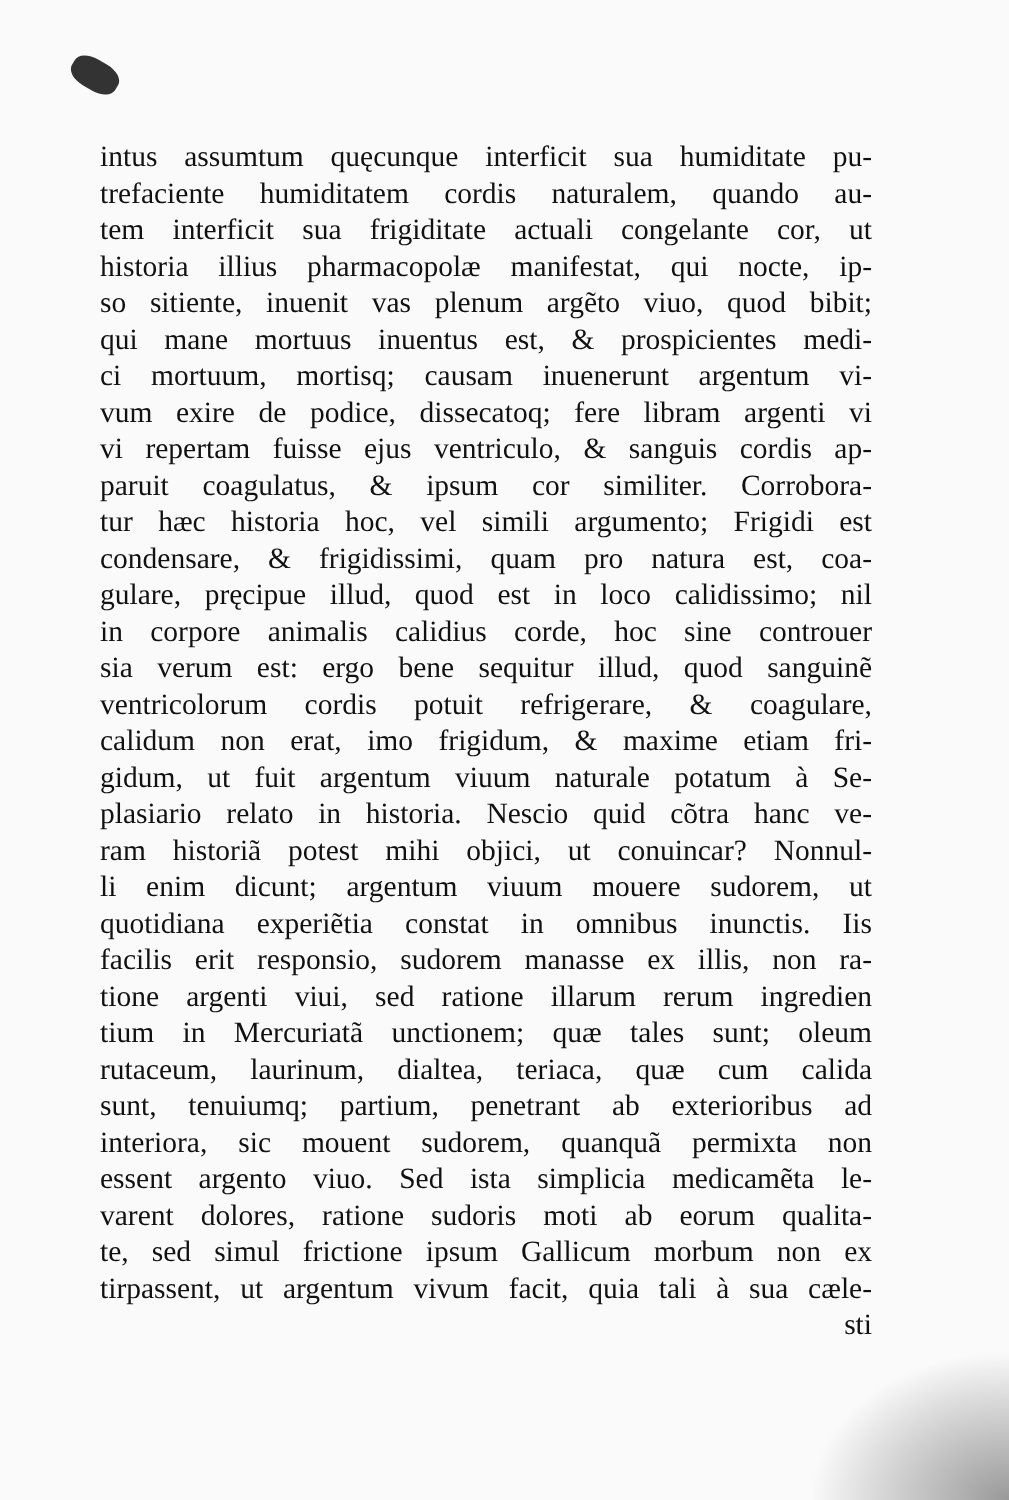intus assumtum quęcunque interficit sua humiditate pu-
trefaciente humiditatem cordis naturalem, quando au-
tem interficit sua frigiditate actuali congelante cor, ut
historia illius pharmacopolæ manifestat, qui nocte, ip-
so sitiente, inuenit vas plenum argẽto viuo, quod bibit;
qui mane mortuus inuentus est, & prospicientes medi-
ci mortuum, mortisq; causam inuenerunt argentum vi-
vum exire de podice, dissecatoq; fere libram argenti vi
vi repertam fuisse ejus ventriculo, & sanguis cordis ap-
paruit coagulatus, & ipsum cor similiter. Corrobora-
tur hæc historia hoc, vel simili argumento; Frigidi est
condensare, & frigidissimi, quam pro natura est, coa-
gulare, pręcipue illud, quod est in loco calidissimo; nil
in corpore animalis calidius corde, hoc sine controuer
sia verum est: ergo bene sequitur illud, quod sanguinẽ
ventricolorum cordis potuit refrigerare, & coagulare,
calidum non erat, imo frigidum, & maxime etiam fri-
gidum, ut fuit argentum viuum naturale potatum à Se-
plasiario relato in historia. Nescio quid cõtra hanc ve-
ram historiã potest mihi objici, ut conuincar? Nonnul-
li enim dicunt; argentum viuum mouere sudorem, ut
quotidiana experiẽtia constat in omnibus inunctis. Iis
facilis erit responsio, sudorem manasse ex illis, non ra-
tione argenti viui, sed ratione illarum rerum ingredien
tium in Mercuriatã unctionem; quæ tales sunt; oleum
rutaceum, laurinum, dialtea, teriaca, quæ cum calida
sunt, tenuiumq; partium, penetrant ab exterioribus ad
interiora, sic mouent sudorem, quanquã permixta non
essent argento viuo. Sed ista simplicia medicamẽta le-
varent dolores, ratione sudoris moti ab eorum qualita-
te, sed simul frictione ipsum Gallicum morbum non ex
tirpassent, ut argentum vivum facit, quia tali à sua cæle-
sti